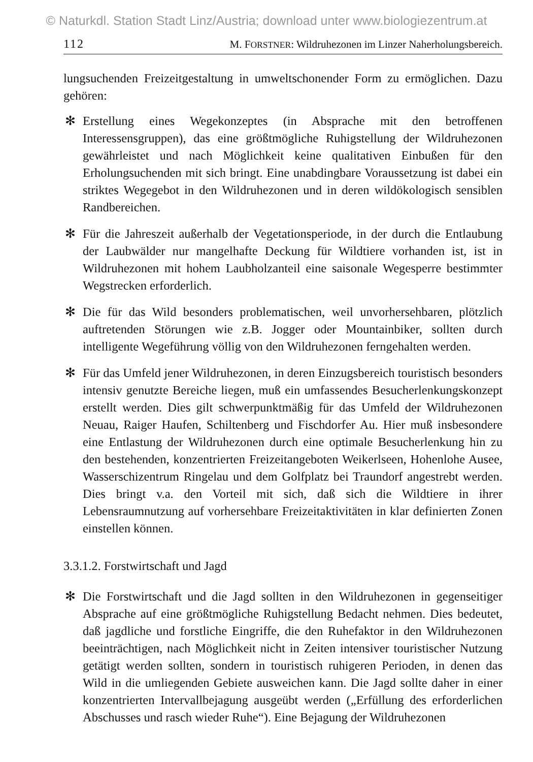© Naturkdl. Station Stadt Linz/Austria; download unter www.biologiezentrum.at
112 M. FORSTNER: Wildruhezonen im Linzer Naherholungsbereich.
lungsuchenden Freizeitgestaltung in umweltschonender Form zu ermöglichen. Dazu gehören:
✻ Erstellung eines Wegekonzeptes (in Absprache mit den betroffenen Interessensgruppen), das eine größtmögliche Ruhigstellung der Wildruhezonen gewährleistet und nach Möglichkeit keine qualitativen Einbußen für den Erholungsuchenden mit sich bringt. Eine unabdingbare Voraussetzung ist dabei ein striktes Wegegebot in den Wildruhezonen und in deren wildökologisch sensiblen Randbereichen.
✻ Für die Jahreszeit außerhalb der Vegetationsperiode, in der durch die Entlaubung der Laubwälder nur mangelhafte Deckung für Wildtiere vorhanden ist, ist in Wildruhezonen mit hohem Laubholzanteil eine saisonale Wegesperre bestimmter Wegstrecken erforderlich.
✻ Die für das Wild besonders problematischen, weil unvorhersehbaren, plötzlich auftretenden Störungen wie z.B. Jogger oder Mountainbiker, sollten durch intelligente Wegeführung völlig von den Wildruhezonen ferngehalten werden.
✻ Für das Umfeld jener Wildruhezonen, in deren Einzugsbereich touristisch besonders intensiv genutzte Bereiche liegen, muß ein umfassendes Besucherlenkungskonzept erstellt werden. Dies gilt schwerpunktmäßig für das Umfeld der Wildruhezonen Neuau, Raiger Haufen, Schiltenberg und Fischdorfer Au. Hier muß insbesondere eine Entlastung der Wildruhezonen durch eine optimale Besucherlenkung hin zu den bestehenden, konzentrierten Freizeitangeboten Weikerlseen, Hohenlohe Ausee, Wasserschizentrum Ringelau und dem Golfplatz bei Traundorf angestrebt werden. Dies bringt v.a. den Vorteil mit sich, daß sich die Wildtiere in ihrer Lebensraumnutzung auf vorhersehbare Freizeitaktivitäten in klar definierten Zonen einstellen können.
3.3.1.2. Forstwirtschaft und Jagd
✻ Die Forstwirtschaft und die Jagd sollten in den Wildruhezonen in gegenseitiger Absprache auf eine größtmögliche Ruhigstellung Bedacht nehmen. Dies bedeutet, daß jagdliche und forstliche Eingriffe, die den Ruhefaktor in den Wildruhezonen beeinträchtigen, nach Möglichkeit nicht in Zeiten intensiver touristischer Nutzung getätigt werden sollten, sondern in touristisch ruhigeren Perioden, in denen das Wild in die umliegenden Gebiete ausweichen kann. Die Jagd sollte daher in einer konzentrierten Intervallbejagung ausgeübt werden („Erfüllung des erforderlichen Abschusses und rasch wieder Ruhe“). Eine Bejagung der Wildruhezonen